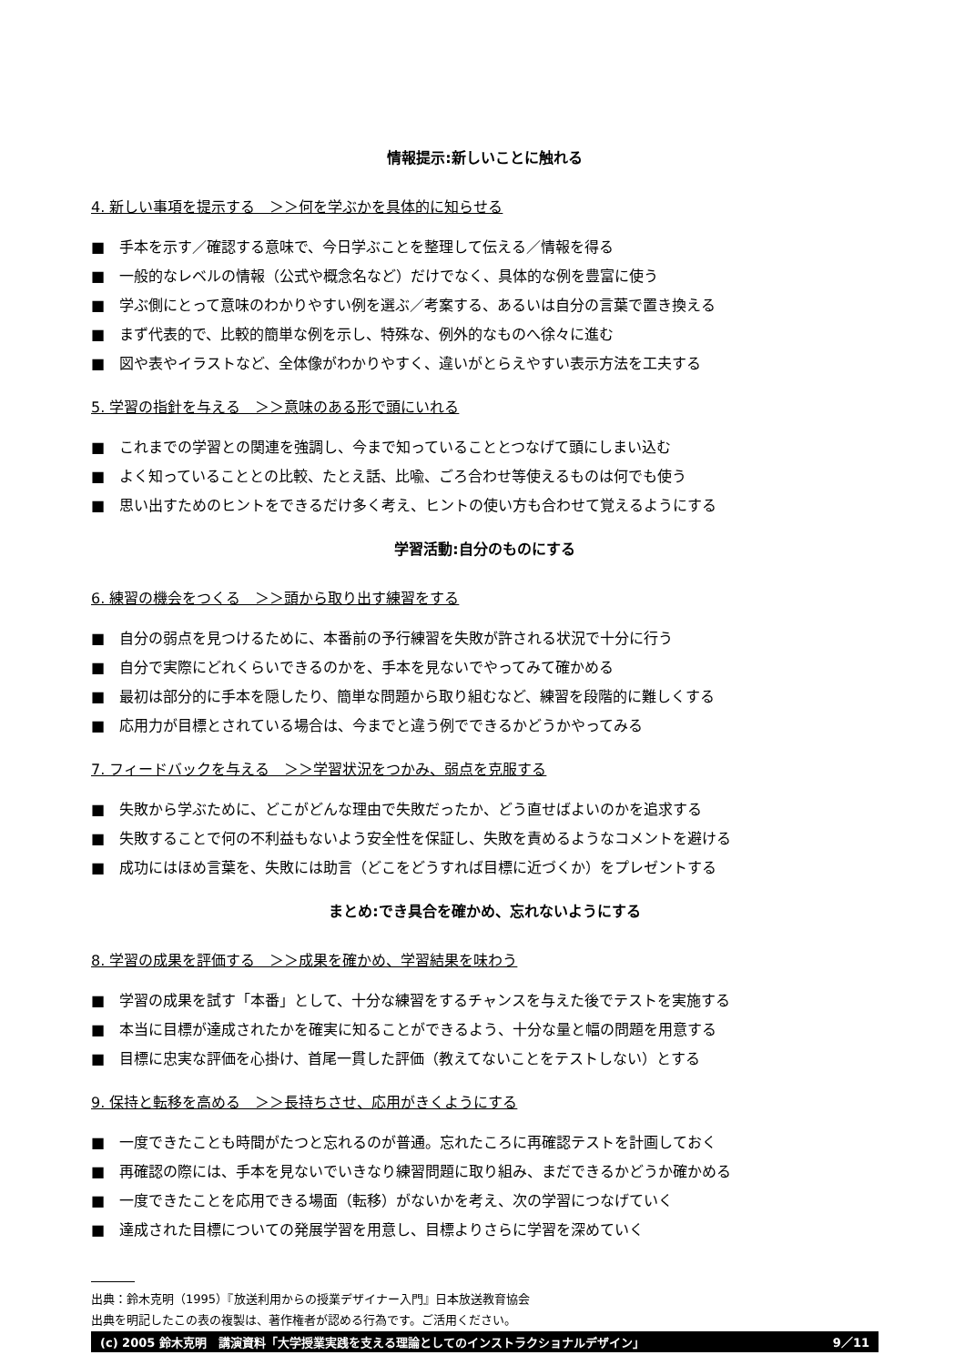情報提示:新しいことに触れる
4. 新しい事項を提示する　＞＞何を学ぶかを具体的に知らせる
■　手本を示す／確認する意味で、今日学ぶことを整理して伝える／情報を得る
■　一般的なレベルの情報（公式や概念名など）だけでなく、具体的な例を豊富に使う
■　学ぶ側にとって意味のわかりやすい例を選ぶ／考案する、あるいは自分の言葉で置き換える
■　まず代表的で、比較的簡単な例を示し、特殊な、例外的なものへ徐々に進む
■　図や表やイラストなど、全体像がわかりやすく、違いがとらえやすい表示方法を工夫する
5. 学習の指針を与える　＞＞意味のある形で頭にいれる
■　これまでの学習との関連を強調し、今まで知っていることとつなげて頭にしまい込む
■　よく知っていることとの比較、たとえ話、比喩、ごろ合わせ等使えるものは何でも使う
■　思い出すためのヒントをできるだけ多く考え、ヒントの使い方も合わせて覚えるようにする
学習活動:自分のものにする
6. 練習の機会をつくる　＞＞頭から取り出す練習をする
■　自分の弱点を見つけるために、本番前の予行練習を失敗が許される状況で十分に行う
■　自分で実際にどれくらいできるのかを、手本を見ないでやってみて確かめる
■　最初は部分的に手本を隠したり、簡単な問題から取り組むなど、練習を段階的に難しくする
■　応用力が目標とされている場合は、今までと違う例でできるかどうかやってみる
7. フィードバックを与える　＞＞学習状況をつかみ、弱点を克服する
■　失敗から学ぶために、どこがどんな理由で失敗だったか、どう直せばよいのかを追求する
■　失敗することで何の不利益もないよう安全性を保証し、失敗を責めるようなコメントを避ける
■　成功にはほめ言葉を、失敗には助言（どこをどうすれば目標に近づくか）をプレゼントする
まとめ:でき具合を確かめ、忘れないようにする
8. 学習の成果を評価する　＞＞成果を確かめ、学習結果を味わう
■　学習の成果を試す「本番」として、十分な練習をするチャンスを与えた後でテストを実施する
■　本当に目標が達成されたかを確実に知ることができるよう、十分な量と幅の問題を用意する
■　目標に忠実な評価を心掛け、首尾一貫した評価（教えてないことをテストしない）とする
9. 保持と転移を高める　＞＞長持ちさせ、応用がきくようにする
■　一度できたことも時間がたつと忘れるのが普通。忘れたころに再確認テストを計画しておく
■　再確認の際には、手本を見ないでいきなり練習問題に取り組み、まだできるかどうか確かめる
■　一度できたことを応用できる場面（転移）がないかを考え、次の学習につなげていく
■　達成された目標についての発展学習を用意し、目標よりさらに学習を深めていく
出典：鈴木克明（1995）『放送利用からの授業デザイナー入門』日本放送教育協会
出典を明記したこの表の複製は、著作権者が認める行為です。ご活用ください。
(c) 2005 鈴木克明　講演資料「大学授業実践を支える理論としてのインストラクショナルデザイン」 9／11